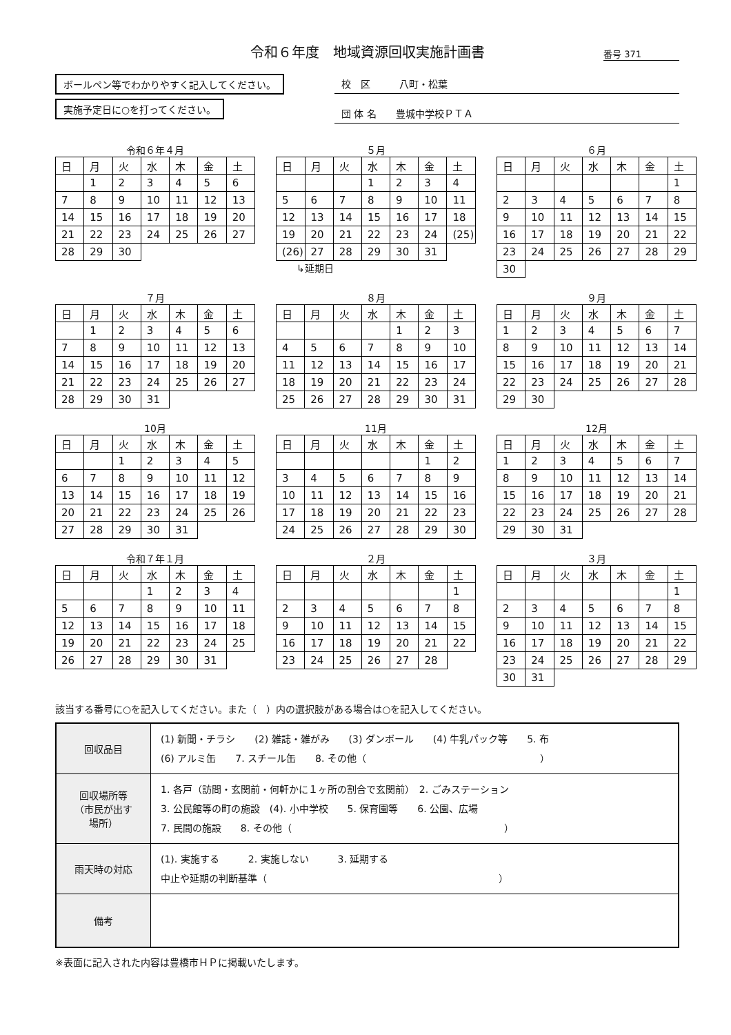令和６年度　地域資源回収実施計画書 番号 371
ボールペン等でわかりやすく記入してください。
実施予定日に○を打ってください。
校　区　　　八町・松葉
団 体 名　　豊城中学校ＰＴＡ
令和６年４月
| 日 | 月 | 火 | 水 | 木 | 金 | 土 |
| --- | --- | --- | --- | --- | --- | --- |
| | 1 | 2 | 3 | 4 | 5 | 6 |
| 7 | 8 | 9 | 10 | 11 | 12 | 13 |
| 14 | 15 | 16 | 17 | 18 | 19 | 20 |
| 21 | 22 | 23 | 24 | 25 | 26 | 27 |
| 28 | 29 | 30 | | | | |
５月
| 日 | 月 | 火 | 水 | 木 | 金 | 土 |
| --- | --- | --- | --- | --- | --- | --- |
| | | | 1 | 2 | 3 | 4 |
| 5 | 6 | 7 | 8 | 9 | 10 | 11 |
| 12 | 13 | 14 | 15 | 16 | 17 | 18 |
| 19 | 20 | 21 | 22 | 23 | 24 | (25) |
| (26) | 27 | 28 | 29 | 30 | 31 | |
↳延期日
６月
| 日 | 月 | 火 | 水 | 木 | 金 | 土 |
| --- | --- | --- | --- | --- | --- | --- |
| | | | | | | 1 |
| 2 | 3 | 4 | 5 | 6 | 7 | 8 |
| 9 | 10 | 11 | 12 | 13 | 14 | 15 |
| 16 | 17 | 18 | 19 | 20 | 21 | 22 |
| 23 | 24 | 25 | 26 | 27 | 28 | 29 |
| 30 | | | | | | |
７月
| 日 | 月 | 火 | 水 | 木 | 金 | 土 |
| --- | --- | --- | --- | --- | --- | --- |
| | 1 | 2 | 3 | 4 | 5 | 6 |
| 7 | 8 | 9 | 10 | 11 | 12 | 13 |
| 14 | 15 | 16 | 17 | 18 | 19 | 20 |
| 21 | 22 | 23 | 24 | 25 | 26 | 27 |
| 28 | 29 | 30 | 31 | | | |
８月
| 日 | 月 | 火 | 水 | 木 | 金 | 土 |
| --- | --- | --- | --- | --- | --- | --- |
| | | | | 1 | 2 | 3 |
| 4 | 5 | 6 | 7 | 8 | 9 | 10 |
| 11 | 12 | 13 | 14 | 15 | 16 | 17 |
| 18 | 19 | 20 | 21 | 22 | 23 | 24 |
| 25 | 26 | 27 | 28 | 29 | 30 | 31 |
９月
| 日 | 月 | 火 | 水 | 木 | 金 | 土 |
| --- | --- | --- | --- | --- | --- | --- |
| 1 | 2 | 3 | 4 | 5 | 6 | 7 |
| 8 | 9 | 10 | 11 | 12 | 13 | 14 |
| 15 | 16 | 17 | 18 | 19 | 20 | 21 |
| 22 | 23 | 24 | 25 | 26 | 27 | 28 |
| 29 | 30 | | | | | |
10月
| 日 | 月 | 火 | 水 | 木 | 金 | 土 |
| --- | --- | --- | --- | --- | --- | --- |
| | | 1 | 2 | 3 | 4 | 5 |
| 6 | 7 | 8 | 9 | 10 | 11 | 12 |
| 13 | 14 | 15 | 16 | 17 | 18 | 19 |
| 20 | 21 | 22 | 23 | 24 | 25 | 26 |
| 27 | 28 | 29 | 30 | 31 | | |
11月
| 日 | 月 | 火 | 水 | 木 | 金 | 土 |
| --- | --- | --- | --- | --- | --- | --- |
| | | | | | 1 | 2 |
| 3 | 4 | 5 | 6 | 7 | 8 | 9 |
| 10 | 11 | 12 | 13 | 14 | 15 | 16 |
| 17 | 18 | 19 | 20 | 21 | 22 | 23 |
| 24 | 25 | 26 | 27 | 28 | 29 | 30 |
12月
| 日 | 月 | 火 | 水 | 木 | 金 | 土 |
| --- | --- | --- | --- | --- | --- | --- |
| 1 | 2 | 3 | 4 | 5 | 6 | 7 |
| 8 | 9 | 10 | 11 | 12 | 13 | 14 |
| 15 | 16 | 17 | 18 | 19 | 20 | 21 |
| 22 | 23 | 24 | 25 | 26 | 27 | 28 |
| 29 | 30 | 31 | | | | |
令和７年１月
| 日 | 月 | 火 | 水 | 木 | 金 | 土 |
| --- | --- | --- | --- | --- | --- | --- |
| | | | 1 | 2 | 3 | 4 |
| 5 | 6 | 7 | 8 | 9 | 10 | 11 |
| 12 | 13 | 14 | 15 | 16 | 17 | 18 |
| 19 | 20 | 21 | 22 | 23 | 24 | 25 |
| 26 | 27 | 28 | 29 | 30 | 31 | |
２月
| 日 | 月 | 火 | 水 | 木 | 金 | 土 |
| --- | --- | --- | --- | --- | --- | --- |
| | | | | | | 1 |
| 2 | 3 | 4 | 5 | 6 | 7 | 8 |
| 9 | 10 | 11 | 12 | 13 | 14 | 15 |
| 16 | 17 | 18 | 19 | 20 | 21 | 22 |
| 23 | 24 | 25 | 26 | 27 | 28 | |
３月
| 日 | 月 | 火 | 水 | 木 | 金 | 土 |
| --- | --- | --- | --- | --- | --- | --- |
| | | | | | | 1 |
| 2 | 3 | 4 | 5 | 6 | 7 | 8 |
| 9 | 10 | 11 | 12 | 13 | 14 | 15 |
| 16 | 17 | 18 | 19 | 20 | 21 | 22 |
| 23 | 24 | 25 | 26 | 27 | 28 | 29 |
| 30 | 31 | | | | | |
該当する番号に○を記入してください。また（　）内の選択肢がある場合は○を記入してください。
| 回収品目 | (1) 新聞・チラシ (2) 雑誌・雑がみ (3) ダンボール (4) 牛乳パック等 5. 布 (6) アルミ缶 7. スチール缶 8. その他（ ） |
| 回収場所等 （市民が出す 場所） | 1. 各戸（訪問・玄関前・何軒かに１ヶ所の割合で玄関前） 2. ごみステーション 3. 公民館等の町の施設 (4). 小中学校 5. 保育園等 6. 公園、広場 7. 民間の施設 8. その他（ ） |
| 雨天時の対応 | (1). 実施する 2. 実施しない 3. 延期する 中止や延期の判断基準（ ） |
| 備考 | |
※表面に記入された内容は豊橋市ＨＰに掲載いたします。